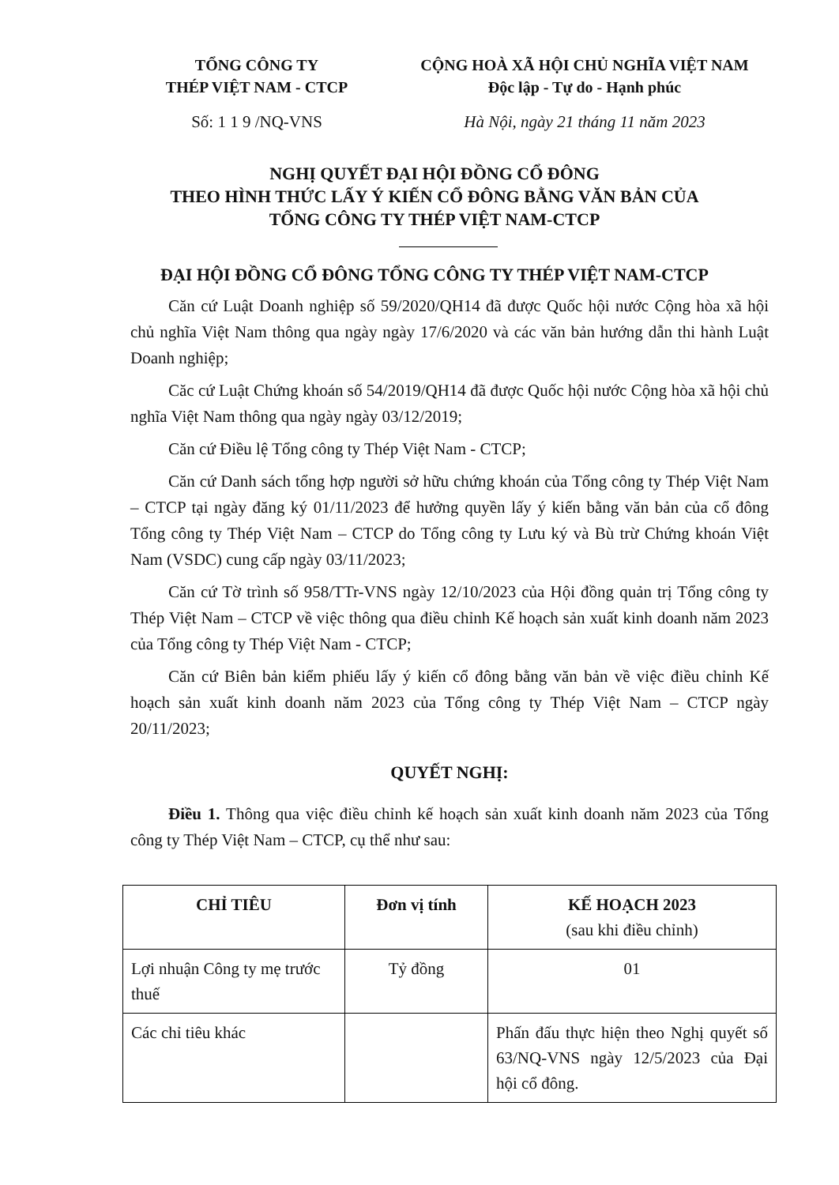TỔNG CÔNG TY
THÉP VIỆT NAM - CTCP
CỘNG HOÀ XÃ HỘI CHỦ NGHĨA VIỆT NAM
Độc lập - Tự do - Hạnh phúc
Số: 1 1 9 /NQ-VNS Hà Nội, ngày 21 tháng 11 năm 2023
NGHỊ QUYẾT ĐẠI HỘI ĐỒNG CỔ ĐÔNG
THEO HÌNH THỨC LẤY Ý KIẾN CỔ ĐÔNG BẰNG VĂN BẢN CỦA
TỔNG CÔNG TY THÉP VIỆT NAM-CTCP
ĐẠI HỘI ĐỒNG CỔ ĐÔNG TỔNG CÔNG TY THÉP VIỆT NAM-CTCP
Căn cứ Luật Doanh nghiệp số 59/2020/QH14 đã được Quốc hội nước Cộng hòa xã hội chủ nghĩa Việt Nam thông qua ngày ngày 17/6/2020 và các văn bản hướng dẫn thi hành Luật Doanh nghiệp;
Căc cứ Luật Chứng khoán số 54/2019/QH14 đã được Quốc hội nước Cộng hòa xã hội chủ nghĩa Việt Nam thông qua ngày ngày 03/12/2019;
Căn cứ Điều lệ Tổng công ty Thép Việt Nam - CTCP;
Căn cứ Danh sách tổng hợp người sở hữu chứng khoán của Tổng công ty Thép Việt Nam – CTCP tại ngày đăng ký 01/11/2023 để hưởng quyền lấy ý kiến bằng văn bản của cổ đông Tổng công ty Thép Việt Nam – CTCP do Tổng công ty Lưu ký và Bù trừ Chứng khoán Việt Nam (VSDC) cung cấp ngày 03/11/2023;
Căn cứ Tờ trình số 958/TTr-VNS ngày 12/10/2023 của Hội đồng quản trị Tổng công ty Thép Việt Nam – CTCP về việc thông qua điều chỉnh Kế hoạch sản xuất kinh doanh năm 2023 của Tổng công ty Thép Việt Nam - CTCP;
Căn cứ Biên bản kiểm phiếu lấy ý kiến cổ đông bằng văn bản về việc điều chỉnh Kế hoạch sản xuất kinh doanh năm 2023 của Tổng công ty Thép Việt Nam – CTCP ngày 20/11/2023;
QUYẾT NGHỊ:
Điều 1. Thông qua việc điều chỉnh kế hoạch sản xuất kinh doanh năm 2023 của Tổng công ty Thép Việt Nam – CTCP, cụ thể như sau:
| CHỈ TIÊU | Đơn vị tính | KẾ HOẠCH 2023 (sau khi điều chỉnh) |
| --- | --- | --- |
| Lợi nhuận Công ty mẹ trước thuế | Tỷ đồng | 01 |
| Các chỉ tiêu khác | | Phấn đấu thực hiện theo Nghị quyết số 63/NQ-VNS ngày 12/5/2023 của Đại hội cổ đông. |